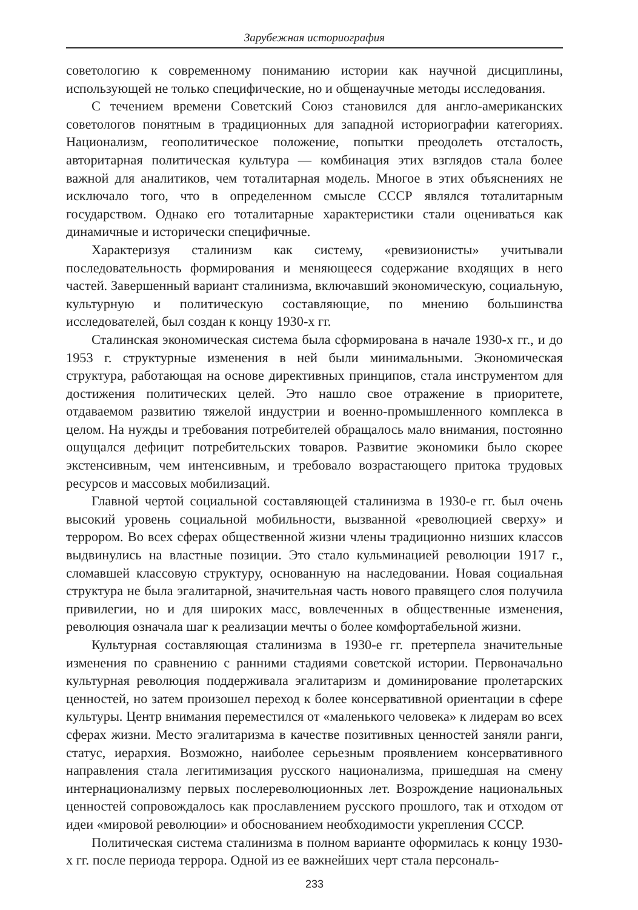Зарубежная историография
советологию к современному пониманию истории как научной дисциплины, использующей не только специфические, но и общенаучные методы исследования.
С течением времени Советский Союз становился для англо-американских советологов понятным в традиционных для западной историографии категориях. Национализм, геополитическое положение, попытки преодолеть отсталость, авторитарная политическая культура — комбинация этих взглядов стала более важной для аналитиков, чем тоталитарная модель. Многое в этих объяснениях не исключало того, что в определенном смысле СССР являлся тоталитарным государством. Однако его тоталитарные характеристики стали оцениваться как динамичные и исторически специфичные.
Характеризуя сталинизм как систему, «ревизионисты» учитывали последовательность формирования и меняющееся содержание входящих в него частей. Завершенный вариант сталинизма, включавший экономическую, социальную, культурную и политическую составляющие, по мнению большинства исследователей, был создан к концу 1930-х гг.
Сталинская экономическая система была сформирована в начале 1930-х гг., и до 1953 г. структурные изменения в ней были минимальными. Экономическая структура, работающая на основе директивных принципов, стала инструментом для достижения политических целей. Это нашло свое отражение в приоритете, отдаваемом развитию тяжелой индустрии и военно-промышленного комплекса в целом. На нужды и требования потребителей обращалось мало внимания, постоянно ощущался дефицит потребительских товаров. Развитие экономики было скорее экстенсивным, чем интенсивным, и требовало возрастающего притока трудовых ресурсов и массовых мобилизаций.
Главной чертой социальной составляющей сталинизма в 1930-е гг. был очень высокий уровень социальной мобильности, вызванной «революцией сверху» и террором. Во всех сферах общественной жизни члены традиционно низших классов выдвинулись на властные позиции. Это стало кульминацией революции 1917 г., сломавшей классовую структуру, основанную на наследовании. Новая социальная структура не была эгалитарной, значительная часть нового правящего слоя получила привилегии, но и для широких масс, вовлеченных в общественные изменения, революция означала шаг к реализации мечты о более комфортабельной жизни.
Культурная составляющая сталинизма в 1930-е гг. претерпела значительные изменения по сравнению с ранними стадиями советской истории. Первоначально культурная революция поддерживала эгалитаризм и доминирование пролетарских ценностей, но затем произошел переход к более консервативной ориентации в сфере культуры. Центр внимания переместился от «маленького человека» к лидерам во всех сферах жизни. Место эгалитаризма в качестве позитивных ценностей заняли ранги, статус, иерархия. Возможно, наиболее серьезным проявлением консервативного направления стала легитимизация русского национализма, пришедшая на смену интернационализму первых послереволюционных лет. Возрождение национальных ценностей сопровождалось как прославлением русского прошлого, так и отходом от идеи «мировой революции» и обоснованием необходимости укрепления СССР.
Политическая система сталинизма в полном варианте оформилась к концу 1930-х гг. после периода террора. Одной из ее важнейших черт стала персональ-
233